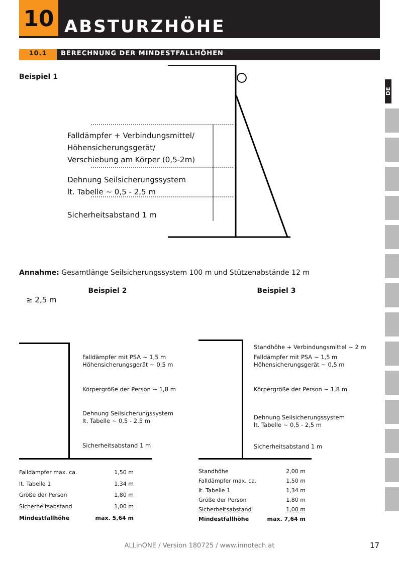10
ABSTURZHÖHE
10.1 BERECHNUNG DER MINDESTFALLHÖHEN
DE
Beispiel 1
Falldämpfer + Verbindungsmittel/
Höhensicherungsgerät/
Verschiebung am Körper (0,5-2m)
Dehnung Seilsicherungssystem
lt. Tabelle ~ 0,5 - 2,5 m
Sicherheitsabstand 1 m
Annahme: Gesamtlänge Seilsicherungssystem 100 m und Stützenabstände 12 m
Beispiel 2 Beispiel 3
≥ 2,5 m
Falldämpfer mit PSA ~ 1,5 m
Höhensicherungsgerät ~ 0,5 m
Körpergröße der Person ~ 1,8 m
Dehnung Seilsicherungssystem
lt. Tabelle ~ 0,5 - 2,5 m
Sicherheitsabstand 1 m
Standhöhe + Verbindungsmittel ~ 2 m
Falldämpfer mit PSA ~ 1,5 m
Höhensicherungsgerät ~ 0,5 m
Körpergröße der Person ~ 1,8 m
Dehnung Seilsicherungssystem
lt. Tabelle ~ 0,5 - 2,5 m
Sicherheitsabstand 1 m
| Falldämpfer max. ca. | 1,50 m |
| lt. Tabelle 1 | 1,34 m |
| Größe der Person | 1,80 m |
| Sicherheitsabstand | 1,00 m |
| Mindestfallhöhe | max. 5,64 m |
| Standhöhe | 2,00 m |
| Falldämpfer max. ca. | 1,50 m |
| lt. Tabelle 1 | 1,34 m |
| Größe der Person | 1,80 m |
| Sicherheitsabstand | 1,00 m |
| Mindestfallhöhe | max. 7,64 m |
ALLinONE / Version 180725 / www.innotech.at 17